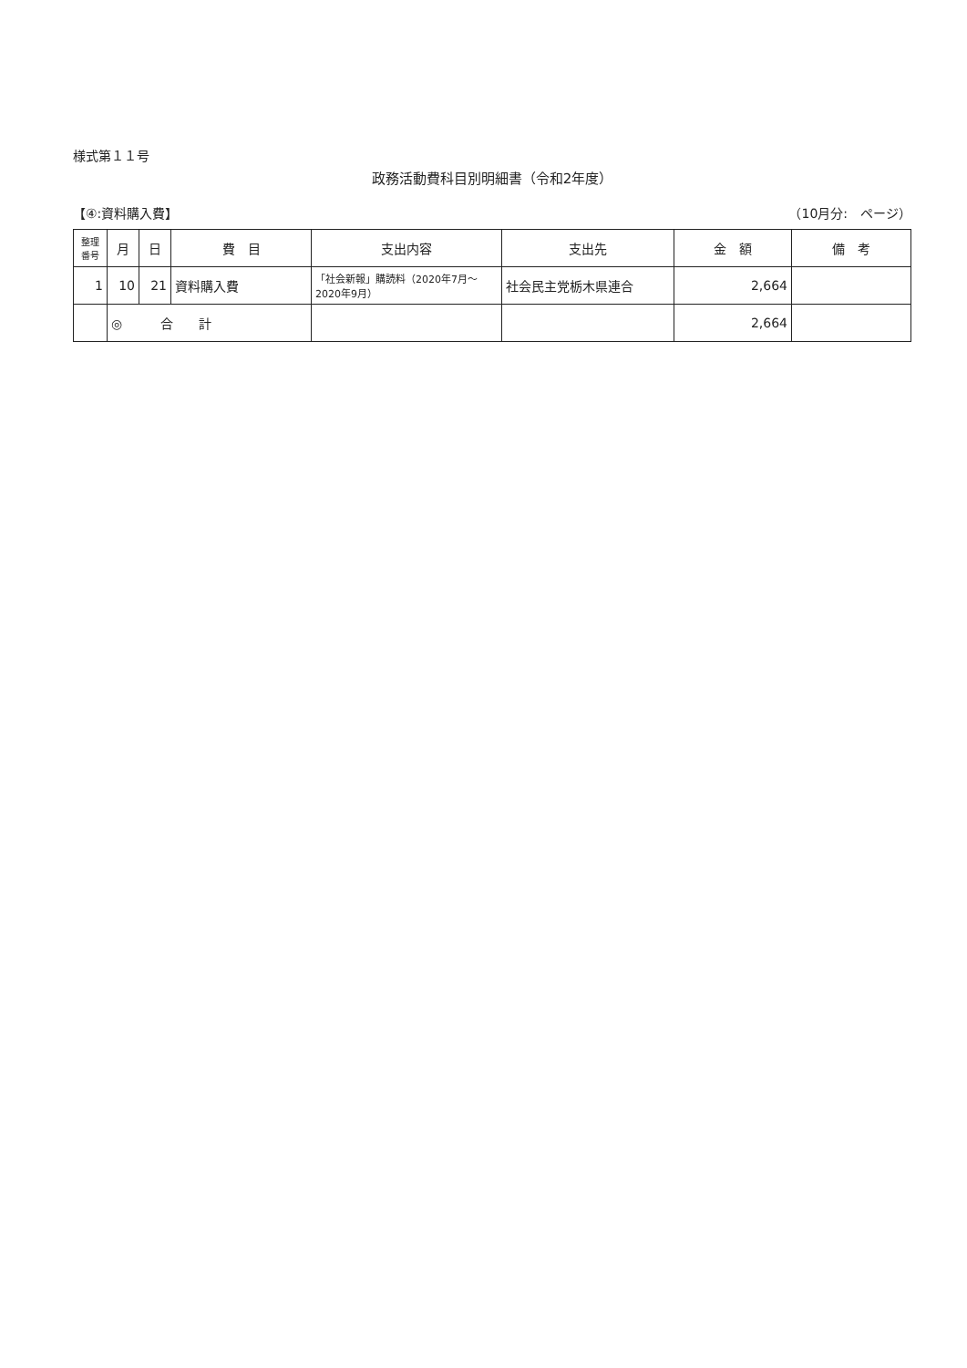様式第１１号
政務活動費科目別明細書（令和2年度）
【④:資料購入費】 （10月分:　ページ）
| 整理番号 | 月 | 日 | 費 目 | 支出内容 | 支出先 | 金 額 | 備 考 |
| --- | --- | --- | --- | --- | --- | --- | --- |
| 1 | 10 | 21 | 資料購入費 | 「社会新報」購読料（2020年7月～2020年9月） | 社会民主党栃木県連合 | 2,664 | |
| | ◎ 合 計 | | | | | 2,664 | |